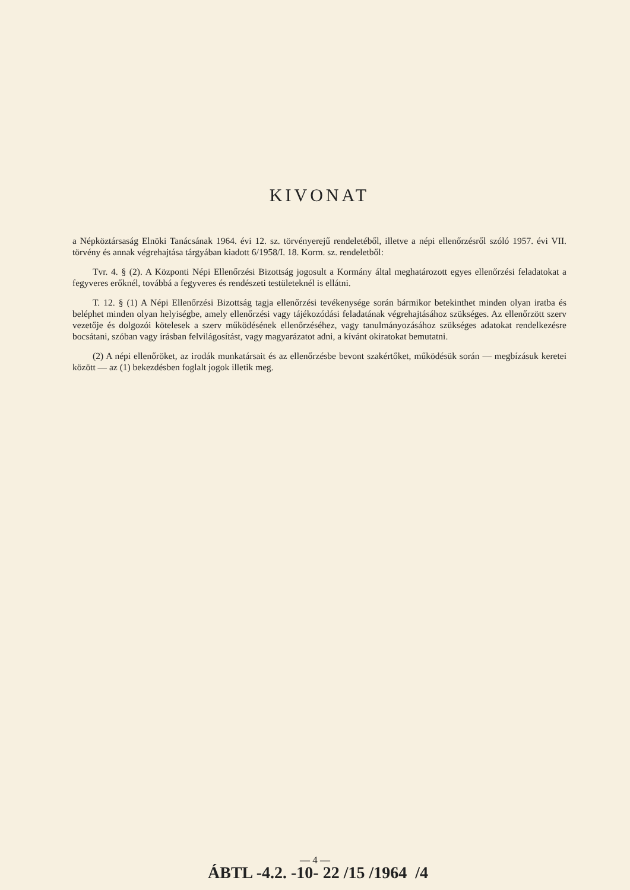KIVONAT
a Népköztársaság Elnöki Tanácsának 1964. évi 12. sz. törvényerejű rendeletéből, illetve a népi ellenőrzésről szóló 1957. évi VII. törvény és annak végrehajtása tárgyában kiadott 6/1958/I. 18. Korm. sz. rendeletből:
Tvr. 4. § (2). A Központi Népi Ellenőrzési Bizottság jogosult a Kormány által meghatározott egyes ellenőrzési feladatokat a fegyveres erőknél, továbbá a fegyveres és rendészeti testületeknél is ellátni.
T. 12. § (1) A Népi Ellenőrzési Bizottság tagja ellenőrzési tevékenysége során bármikor betekinthet minden olyan iratba és beléphet minden olyan helyiségbe, amely ellenőrzési vagy tájékozódási feladatának végrehajtásához szükséges. Az ellenőrzött szerv vezetője és dolgozói kötelesek a szerv működésének ellenőrzéséhez, vagy tanulmányozásához szükséges adatokat rendelkezésre bocsátani, szóban vagy írásban felvilágosítást, vagy magyarázatot adni, a kívánt okiratokat bemutatni.
(2) A népi ellenőröket, az irodák munkatársait és az ellenőrzésbe bevont szakértőket, működésük során — megbízásuk keretei között — az (1) bekezdésben foglalt jogok illetik meg.
— 4 —
ÁBTL -4.2. -10- 22 /15 /1964 /4